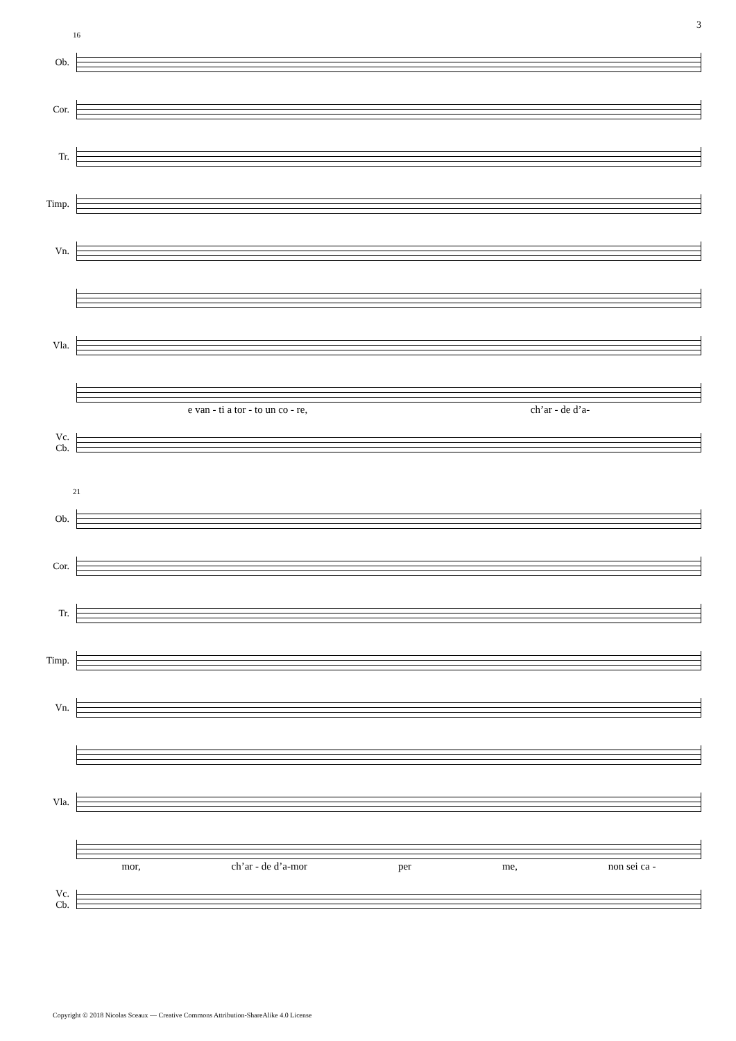3
16
Ob.
Cor.
Tr.
Timp.
Vn.
Vla.
e van - ti a tor - to un co - re, ch’ar - de d’a-
Vc.
Cb.
21
Ob.
Cor.
Tr.
Timp.
Vn.
Vla.
mor, ch’ar - de d’a-mor per me, non sei ca -
Vc.
Cb.
Copyright © 2018 Nicolas Sceaux — Creative Commons Attribution-ShareAlike 4.0 License